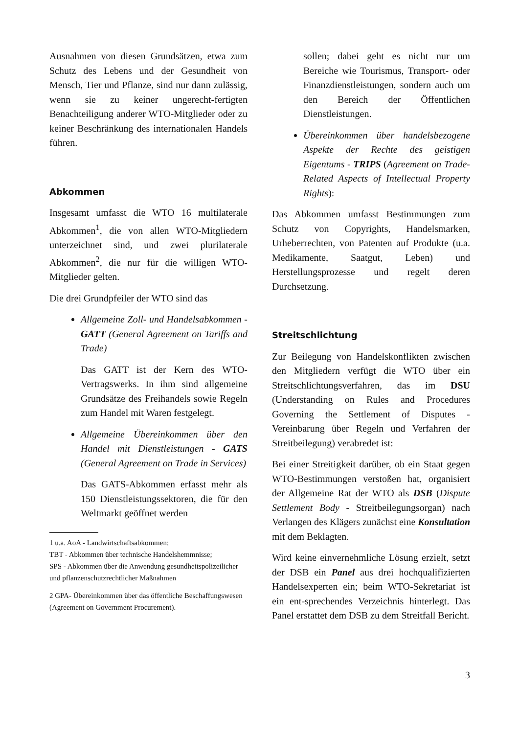Ausnahmen von diesen Grundsätzen, etwa zum Schutz des Lebens und der Gesundheit von Mensch, Tier und Pflanze, sind nur dann zulässig, wenn sie zu keiner ungerecht-fertigten Benachteiligung anderer WTO-Mitglieder oder zu keiner Beschränkung des internationalen Handels führen.
Abkommen
Insgesamt umfasst die WTO 16 multilaterale Abkommen<sup>1</sup>, die von allen WTO-Mitgliedern unterzeichnet sind, und zwei plurilaterale Abkommen<sup>2</sup>, die nur für die willigen WTO-Mitglieder gelten.
Die drei Grundpfeiler der WTO sind das
Allgemeine Zoll- und Handelsabkommen - GATT (General Agreement on Tariffs and Trade)
Das GATT ist der Kern des WTO-Vertragswerks. In ihm sind allgemeine Grundsätze des Freihandels sowie Regeln zum Handel mit Waren festgelegt.
Allgemeine Übereinkommen über den Handel mit Dienstleistungen - GATS (General Agreement on Trade in Services)
Das GATS-Abkommen erfasst mehr als 150 Dienstleistungssektoren, die für den Weltmarkt geöffnet werden
1 u.a. AoA - Landwirtschaftsabkommen;
TBT - Abkommen über technische Handelshemmnisse;
SPS - Abkommen über die Anwendung gesundheitspolizeilicher und pflanzenschutzrechtlicher Maßnahmen
2 GPA- Übereinkommen über das öffentliche Beschaffungswesen (Agreement on Government Procurement).
sollen; dabei geht es nicht nur um Bereiche wie Tourismus, Transport- oder Finanzdienstleistungen, sondern auch um den Bereich der Öffentlichen Dienstleistungen.
Übereinkommen über handelsbezogene Aspekte der Rechte des geistigen Eigentums - TRIPS (Agreement on Trade-Related Aspects of Intellectual Property Rights):
Das Abkommen umfasst Bestimmungen zum Schutz von Copyrights, Handelsmarken, Urheberrechten, von Patenten auf Produkte (u.a. Medikamente, Saatgut, Leben) und Herstellungsprozesse und regelt deren Durchsetzung.
Streitschlichtung
Zur Beilegung von Handelskonflikten zwischen den Mitgliedern verfügt die WTO über ein Streitschlichtungsverfahren, das im DSU (Understanding on Rules and Procedures Governing the Settlement of Disputes - Vereinbarung über Regeln und Verfahren der Streitbeilegung) verabredet ist:
Bei einer Streitigkeit darüber, ob ein Staat gegen WTO-Bestimmungen verstoßen hat, organisiert der Allgemeine Rat der WTO als DSB (Dispute Settlement Body - Streitbeilegungsorgan) nach Verlangen des Klägers zunächst eine Konsultation mit dem Beklagten.
Wird keine einvernehmliche Lösung erzielt, setzt der DSB ein Panel aus drei hochqualifizierten Handelsexperten ein; beim WTO-Sekretariat ist ein ent-sprechendes Verzeichnis hinterlegt. Das Panel erstattet dem DSB zu dem Streitfall Bericht.
3